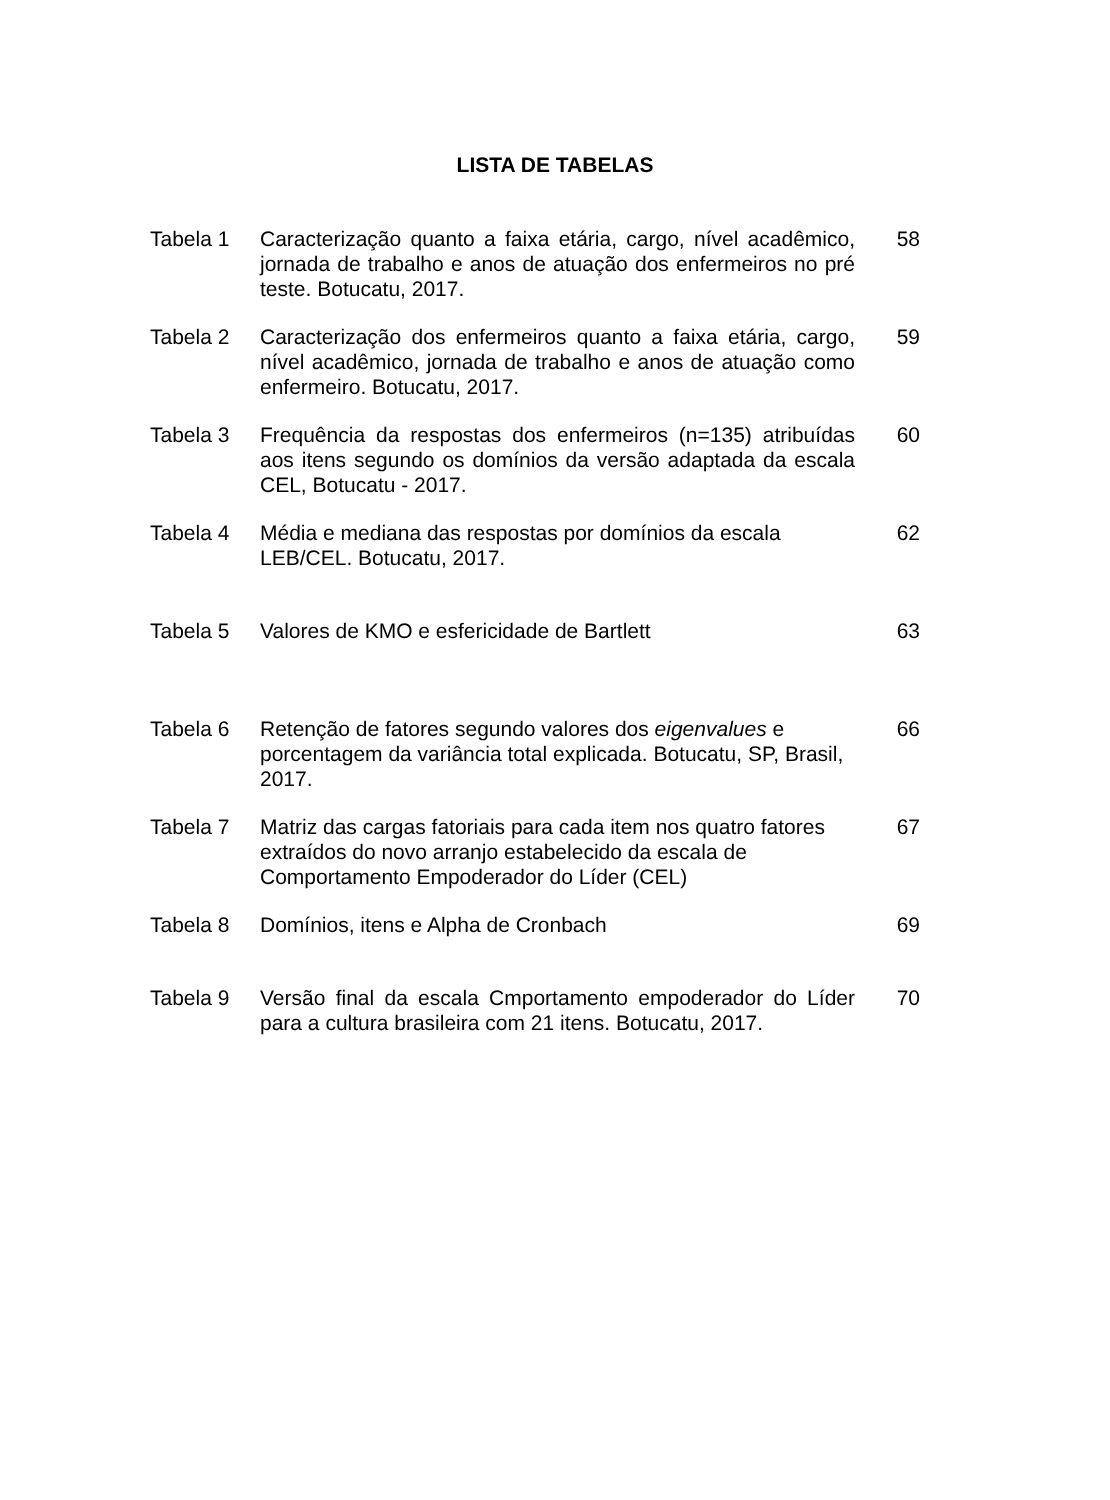LISTA DE TABELAS
| Tabela 1 | Caracterização quanto a faixa etária, cargo, nível acadêmico, jornada de trabalho e anos de atuação dos enfermeiros no pré teste. Botucatu, 2017. | 58 |
| Tabela 2 | Caracterização dos enfermeiros quanto a faixa etária, cargo, nível acadêmico, jornada de trabalho e anos de atuação como enfermeiro. Botucatu, 2017. | 59 |
| Tabela 3 | Frequência da respostas dos enfermeiros (n=135) atribuídas aos itens segundo os domínios da versão adaptada da escala CEL, Botucatu - 2017. | 60 |
| Tabela 4 | Média e mediana das respostas por domínios da escala LEB/CEL. Botucatu, 2017. | 62 |
| Tabela 5 | Valores de KMO e esfericidade de Bartlett | 63 |
| Tabela 6 | Retenção de fatores segundo valores dos eigenvalues e porcentagem da variância total explicada. Botucatu, SP, Brasil, 2017. | 66 |
| Tabela 7 | Matriz das cargas fatoriais para cada item nos quatro fatores extraídos do novo arranjo estabelecido da escala de Comportamento Empoderador do Líder (CEL) | 67 |
| Tabela 8 | Domínios, itens e Alpha de Cronbach | 69 |
| Tabela 9 | Versão final da escala Cmportamento empoderador do Líder para a cultura brasileira com 21 itens. Botucatu, 2017. | 70 |